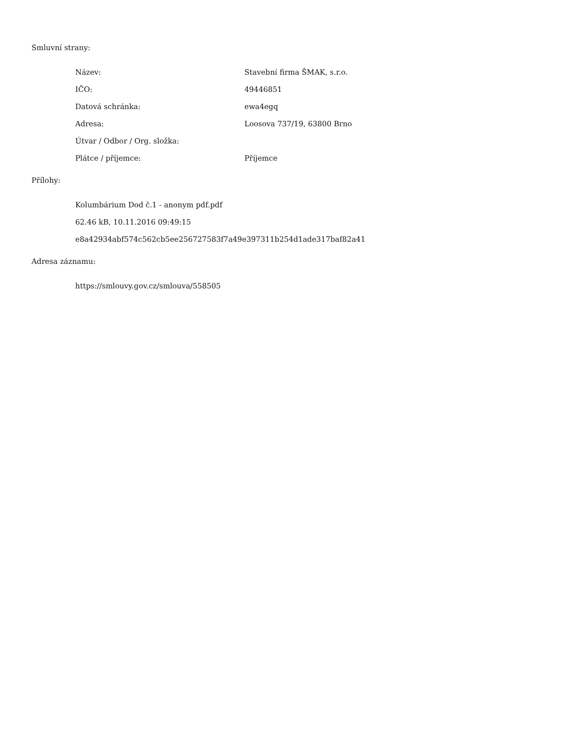Smluvní strany:
| Název: | Stavební firma ŠMAK, s.r.o. |
| IČO: | 49446851 |
| Datová schránka: | ewa4egq |
| Adresa: | Loosova 737/19, 63800 Brno |
| Útvar / Odbor / Org. složka: | |
| Plátce / příjemce: | Příjemce |
Přílohy:
Kolumbárium Dod č.1 - anonym pdf.pdf
62.46 kB, 10.11.2016 09:49:15
e8a42934abf574c562cb5ee256727583f7a49e397311b254d1ade317baf82a41
Adresa záznamu:
https://smlouvy.gov.cz/smlouva/558505